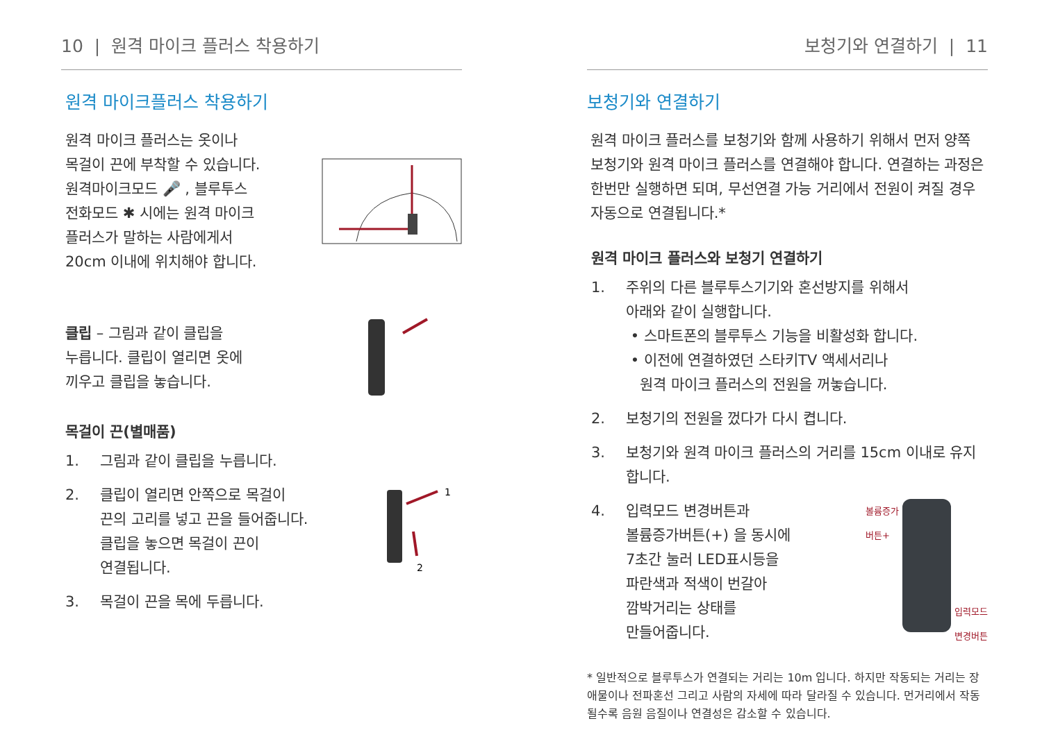10 | 원격 마이크 플러스 착용하기
원격 마이크플러스 착용하기
원격 마이크 플러스는 옷이나
목걸이 끈에 부착할 수 있습니다.
원격마이크모드 🎤 , 블루투스
전화모드 ✱ 시에는 원격 마이크
플러스가 말하는 사람에게서
20cm 이내에 위치해야 합니다.
클립 – 그림과 같이 클립을
누릅니다. 클립이 열리면 옷에
끼우고 클립을 놓습니다.
목걸이 끈(별매품)
1. 그림과 같이 클립을 누릅니다.
2. 클립이 열리면 안쪽으로 목걸이
끈의 고리를 넣고 끈을 들어줍니다.
클립을 놓으면 목걸이 끈이
연결됩니다.
1
2
3. 목걸이 끈을 목에 두릅니다.
보청기와 연결하기 | 11
보청기와 연결하기
원격 마이크 플러스를 보청기와 함께 사용하기 위해서 먼저 양쪽 보청기와 원격 마이크 플러스를 연결해야 합니다. 연결하는 과정은 한번만 실행하면 되며, 무선연결 가능 거리에서 전원이 켜질 경우 자동으로 연결됩니다.*
원격 마이크 플러스와 보청기 연결하기
1. 주위의 다른 블루투스기기와 혼선방지를 위해서
아래와 같이 실행합니다.
• 스마트폰의 블루투스 기능을 비활성화 합니다.
• 이전에 연결하였던 스타키TV 액세서리나
원격 마이크 플러스의 전원을 꺼놓습니다.
2. 보청기의 전원을 껐다가 다시 켭니다.
3. 보청기와 원격 마이크 플러스의 거리를 15cm 이내로 유지합니다.
4. 입력모드 변경버튼과
볼륨증가버튼(+) 을 동시에
7초간 눌러 LED표시등을
파란색과 적색이 번갈아
깜박거리는 상태를
만들어줍니다.
볼륨증가
버튼+ 입력모드
변경버튼
* 일반적으로 블루투스가 연결되는 거리는 10m 입니다. 하지만 작동되는 거리는 장애물이나 전파혼선 그리고 사람의 자세에 따라 달라질 수 있습니다. 먼거리에서 작동될수록 음원 음질이나 연결성은 감소할 수 있습니다.